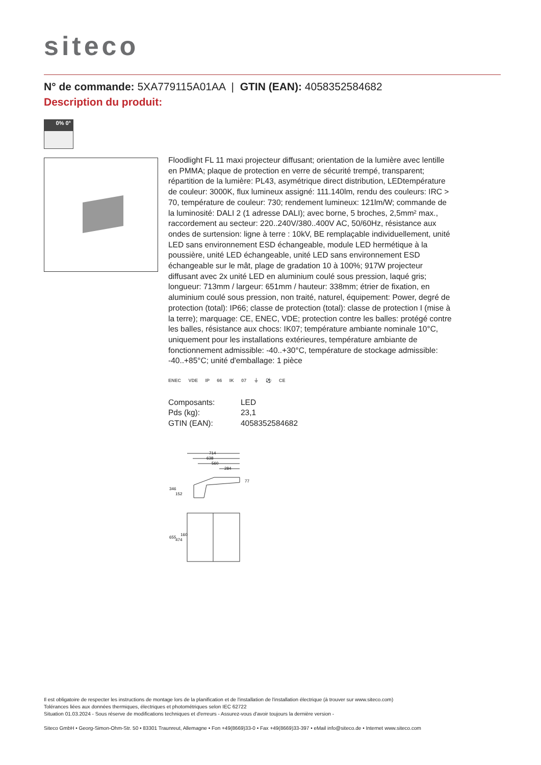siteco
N° de commande: 5XA779115A01AA | GTIN (EAN): 4058352584682
Description du produit:
0% 0°
Floodlight FL 11 maxi projecteur diffusant; orientation de la lumière avec lentille en PMMA; plaque de protection en verre de sécurité trempé, transparent; répartition de la lumière: PL43, asymétrique direct distribution, LEDtempérature de couleur: 3000K, flux lumineux assigné: 111.140lm, rendu des couleurs: IRC > 70, température de couleur: 730; rendement lumineux: 121lm/W; commande de la luminosité: DALI 2 (1 adresse DALI); avec borne, 5 broches, 2,5mm² max., raccordement au secteur: 220..240V/380..400V AC, 50/60Hz, résistance aux ondes de surtension: ligne à terre : 10kV, BE remplaçable individuellement, unité LED sans environnement ESD échangeable, module LED hermétique à la poussière, unité LED échangeable, unité LED sans environnement ESD échangeable sur le mât, plage de gradation 10 à 100%; 917W projecteur diffusant avec 2x unité LED en aluminium coulé sous pression, laqué gris; longueur: 713mm / largeur: 651mm / hauteur: 338mm; étrier de fixation, en aluminium coulé sous pression, non traité, naturel, équipement: Power, degré de protection (total): IP66; classe de protection (total): classe de protection I (mise à la terre); marquage: CE, ENEC, VDE; protection contre les balles: protégé contre les balles, résistance aux chocs: IK07; température ambiante nominale 10°C, uniquement pour les installations extérieures, température ambiante de fonctionnement admissible: -40..+30°C, température de stockage admissible: -40..+85°C; unité d'emballage: 1 pièce
ENEC VDE IP 66 IK 07 ⏚ ⚽ CE
| Composants: | LED |
| Pds (kg): | 23,1 |
| GTIN (EAN): | 4058352584682 |
714
638
560
284
346
152
655
474
160
77
Il est obligatoire de respecter les instructions de montage lors de la planification et de l'installation de l'installation électrique (à trouver sur www.siteco.com)
Tolérances liées aux données thermiques, électriques et photométriques selon IEC 62722
Situation 01.03.2024 - Sous réserve de modifications techniques et d'erreurs - Assurez-vous d'avoir toujours la dernière version -
Siteco GmbH • Georg-Simon-Ohm-Str. 50 • 83301 Traunreut, Allemagne • Fon +49(8669)33-0 • Fax +49(8669)33-397 • eMail info@siteco.de • Internet www.siteco.com